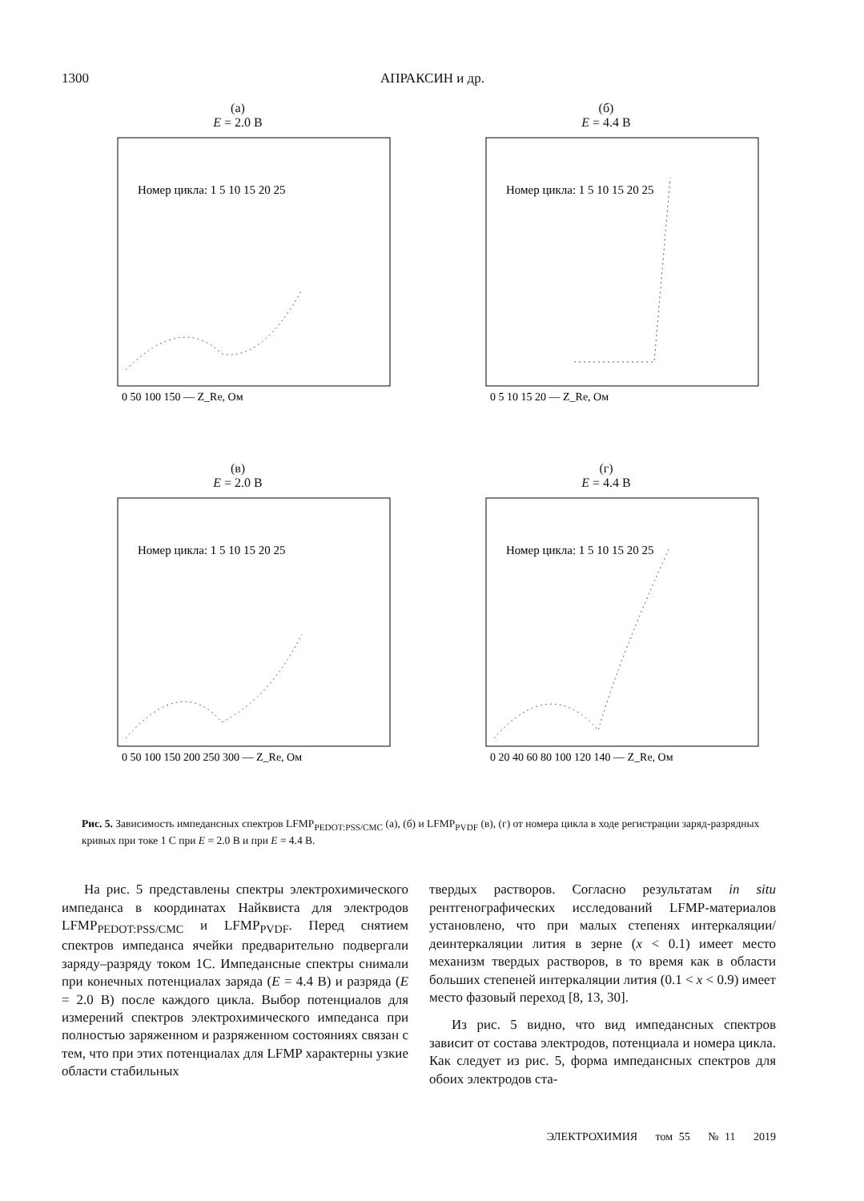1300 АПРАКСИН и др.
(а)
E = 2.0 В
Номер цикла: 1 5 10 15 20 25
0 50 100 150 — Z_Re, Ом
(б)
E = 4.4 В
Номер цикла: 1 5 10 15 20 25
0 5 10 15 20 — Z_Re, Ом
(в)
E = 2.0 В
Номер цикла: 1 5 10 15 20 25
0 50 100 150 200 250 300 — Z_Re, Ом
(г)
E = 4.4 В
Номер цикла: 1 5 10 15 20 25
0 20 40 60 80 100 120 140 — Z_Re, Ом
Рис. 5. Зависимость импедансных спектров LFMP<sub>PEDOT:PSS/CMC</sub> (а), (б) и LFMP<sub>PVDF</sub> (в), (г) от номера цикла в ходе регистрации заряд-разрядных кривых при токе 1 С при E = 2.0 В и при E = 4.4 В.
На рис. 5 представлены спектры электрохимического импеданса в координатах Найквиста для электродов LFMP<sub>PEDOT:PSS/CMC</sub> и LFMP<sub>PVDF</sub>. Перед снятием спектров импеданса ячейки предварительно подвергали заряду–разряду током 1C. Импедансные спектры снимали при конечных потенциалах заряда (E = 4.4 В) и разряда (E = 2.0 В) после каждого цикла. Выбор потенциалов для измерений спектров электрохимического импеданса при полностью заряженном и разряженном состояниях связан с тем, что при этих потенциалах для LFMP характерны узкие области стабильных
твердых растворов. Согласно результатам in situ рентгенографических исследований LFMP-материалов установлено, что при малых степенях интеркаляции/деинтеркаляции лития в зерне (x < 0.1) имеет место механизм твердых растворов, в то время как в области больших степеней интеркаляции лития (0.1 < x < 0.9) имеет место фазовый переход [8, 13, 30].
Из рис. 5 видно, что вид импедансных спектров зависит от состава электродов, потенциала и номера цикла. Как следует из рис. 5, форма импедансных спектров для обоих электродов ста-
ЭЛЕКТРОХИМИЯ том 55 № 11 2019